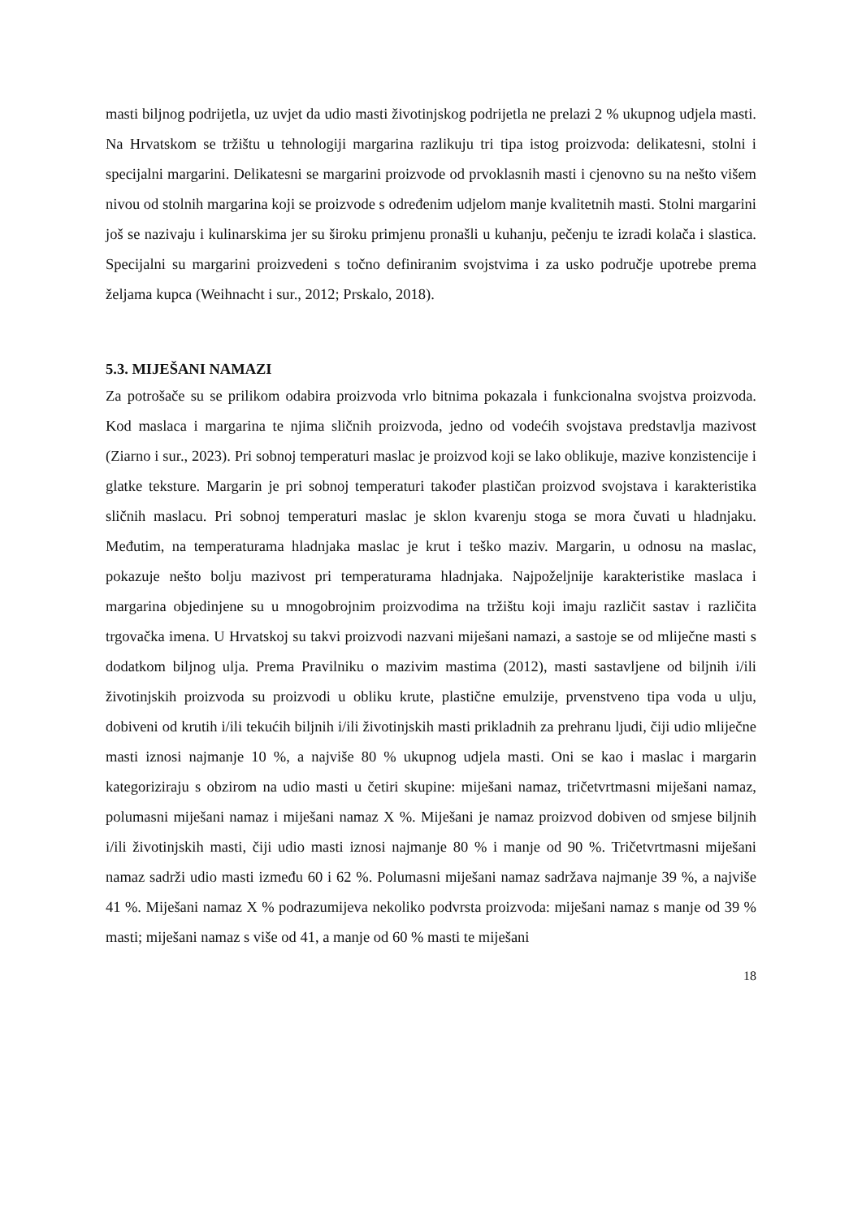masti biljnog podrijetla, uz uvjet da udio masti životinjskog podrijetla ne prelazi 2 % ukupnog udjela masti. Na Hrvatskom se tržištu u tehnologiji margarina razlikuju tri tipa istog proizvoda: delikatesni, stolni i specijalni margarini. Delikatesni se margarini proizvode od prvoklasnih masti i cjenovno su na nešto višem nivou od stolnih margarina koji se proizvode s određenim udjelom manje kvalitetnih masti. Stolni margarini još se nazivaju i kulinarskima jer su široku primjenu pronašli u kuhanju, pečenju te izradi kolača i slastica. Specijalni su margarini proizvedeni s točno definiranim svojstvima i za usko područje upotrebe prema željama kupca (Weihnacht i sur., 2012; Prskalo, 2018).
5.3. MIJEŠANI NAMAZI
Za potrošače su se prilikom odabira proizvoda vrlo bitnima pokazala i funkcionalna svojstva proizvoda. Kod maslaca i margarina te njima sličnih proizvoda, jedno od vodećih svojstava predstavlja mazivost (Ziarno i sur., 2023). Pri sobnoj temperaturi maslac je proizvod koji se lako oblikuje, mazive konzistencije i glatke teksture. Margarin je pri sobnoj temperaturi također plastičan proizvod svojstava i karakteristika sličnih maslacu. Pri sobnoj temperaturi maslac je sklon kvarenju stoga se mora čuvati u hladnjaku. Međutim, na temperaturama hladnjaka maslac je krut i teško maziv. Margarin, u odnosu na maslac, pokazuje nešto bolju mazivost pri temperaturama hladnjaka. Najpoželjnije karakteristike maslaca i margarina objedinjene su u mnogobrojnim proizvodima na tržištu koji imaju različit sastav i različita trgovačka imena. U Hrvatskoj su takvi proizvodi nazvani miješani namazi, a sastoje se od mliječne masti s dodatkom biljnog ulja. Prema Pravilniku o mazivim mastima (2012), masti sastavljene od biljnih i/ili životinjskih proizvoda su proizvodi u obliku krute, plastične emulzije, prvenstveno tipa voda u ulju, dobiveni od krutih i/ili tekućih biljnih i/ili životinjskih masti prikladnih za prehranu ljudi, čiji udio mliječne masti iznosi najmanje 10 %, a najviše 80 % ukupnog udjela masti. Oni se kao i maslac i margarin kategoriziraju s obzirom na udio masti u četiri skupine: miješani namaz, tričetvrtmasni miješani namaz, polumasni miješani namaz i miješani namaz X %. Miješani je namaz proizvod dobiven od smjese biljnih i/ili životinjskih masti, čiji udio masti iznosi najmanje 80 % i manje od 90 %. Tričetvrtmasni miješani namaz sadrži udio masti između 60 i 62 %. Polumasni miješani namaz sadržava najmanje 39 %, a najviše 41 %. Miješani namaz X % podrazumijeva nekoliko podvrsta proizvoda: miješani namaz s manje od 39 % masti; miješani namaz s više od 41, a manje od 60 % masti te miješani
18